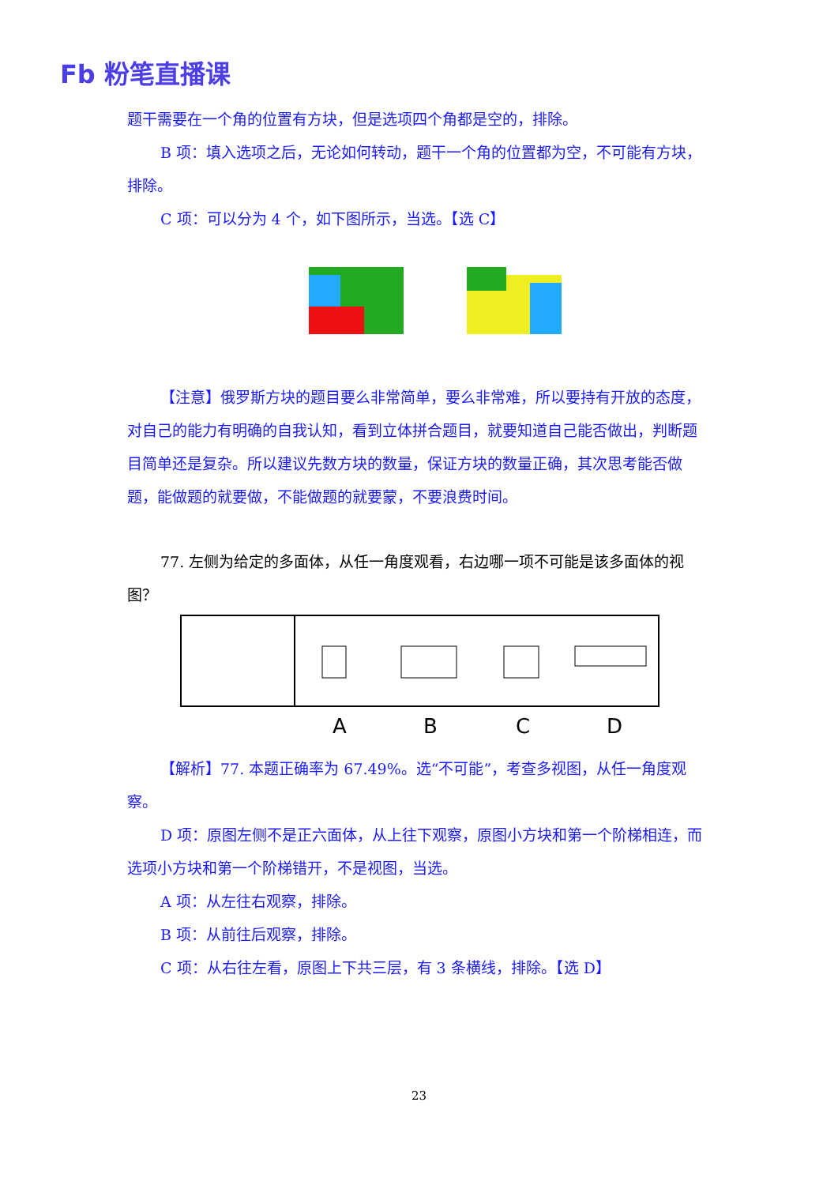Fb 粉笔直播课
题干需要在一个角的位置有方块，但是选项四个角都是空的，排除。
B 项：填入选项之后，无论如何转动，题干一个角的位置都为空，不可能有方块，排除。
C 项：可以分为 4 个，如下图所示，当选。【选 C】
【注意】俄罗斯方块的题目要么非常简单，要么非常难，所以要持有开放的态度，对自己的能力有明确的自我认知，看到立体拼合题目，就要知道自己能否做出，判断题目简单还是复杂。所以建议先数方块的数量，保证方块的数量正确，其次思考能否做题，能做题的就要做，不能做题的就要蒙，不要浪费时间。
77. 左侧为给定的多面体，从任一角度观看，右边哪一项不可能是该多面体的视图？
A
B
C
D
【解析】77. 本题正确率为 67.49%。选“不可能”，考查多视图，从任一角度观察。
D 项：原图左侧不是正六面体，从上往下观察，原图小方块和第一个阶梯相连，而选项小方块和第一个阶梯错开，不是视图，当选。
A 项：从左往右观察，排除。
B 项：从前往后观察，排除。
C 项：从右往左看，原图上下共三层，有 3 条横线，排除。【选 D】
23